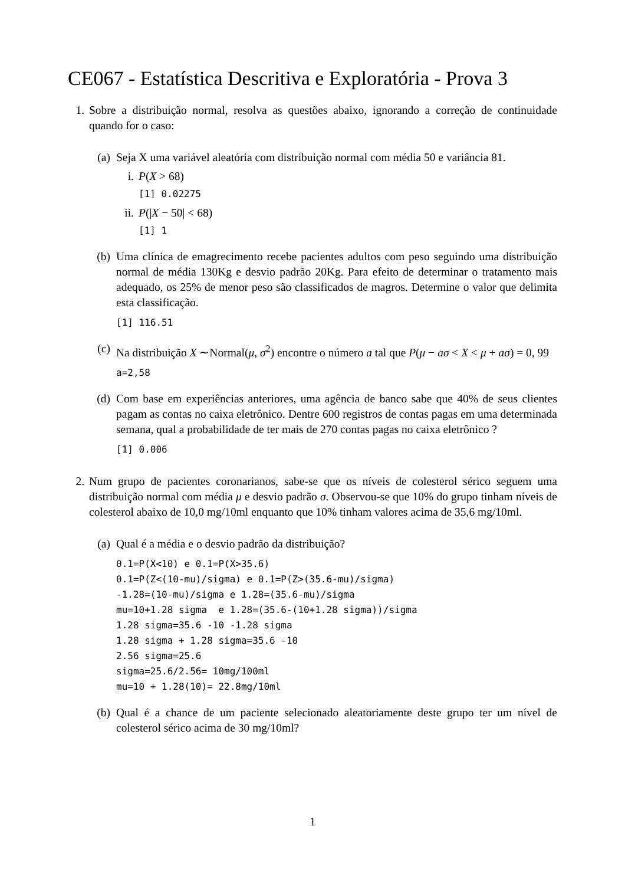CE067 - Estatística Descritiva e Exploratória - Prova 3
1. Sobre a distribuição normal, resolva as questões abaixo, ignorando a correção de continuidade quando for o caso:
(a) Seja X uma variável aleatória com distribuição normal com média 50 e variância 81.
i. P(X > 68)
[1] 0.02275
ii.
P(|X − 50| < 68)
[1] 1
(b) Uma clínica de emagrecimento recebe pacientes adultos com peso seguindo uma distribuição normal de média 130Kg e desvio padrão 20Kg. Para efeito de determinar o tratamento mais adequado, os 25% de menor peso são classificados de magros. Determine o valor que delimita esta classificação.
[1] 116.51
(c) Na distribuição X ∼Normal(μ, σ<sup>2</sup>) encontre o número a tal que P(μ − aσ < X < μ + aσ) = 0, 99
a=2,58
(d) Com base em experiências anteriores, uma agência de banco sabe que 40% de seus clientes pagam as contas no caixa eletrônico. Dentre 600 registros de contas pagas em uma determinada semana, qual a probabilidade de ter mais de 270 contas pagas no caixa eletrônico ?
[1] 0.006
2. Num grupo de pacientes coronarianos, sabe-se que os níveis de colesterol sérico seguem uma distribuição normal com média μ e desvio padrão σ. Observou-se que 10% do grupo tinham níveis de colesterol abaixo de 10,0 mg/10ml enquanto que 10% tinham valores acima de 35,6 mg/10ml.
(a) Qual é a média e o desvio padrão da distribuição?
0.1=P(X<10) e 0.1=P(X>35.6)
0.1=P(Z<(10-mu)/sigma) e 0.1=P(Z>(35.6-mu)/sigma)
-1.28=(10-mu)/sigma e 1.28=(35.6-mu)/sigma
mu=10+1.28 sigma  e 1.28=(35.6-(10+1.28 sigma))/sigma
1.28 sigma=35.6 -10 -1.28 sigma
1.28 sigma + 1.28 sigma=35.6 -10
2.56 sigma=25.6
sigma=25.6/2.56= 10mg/100ml
mu=10 + 1.28(10)= 22.8mg/10ml
(b) Qual é a chance de um paciente selecionado aleatoriamente deste grupo ter um nível de colesterol sérico acima de 30 mg/10ml?
1